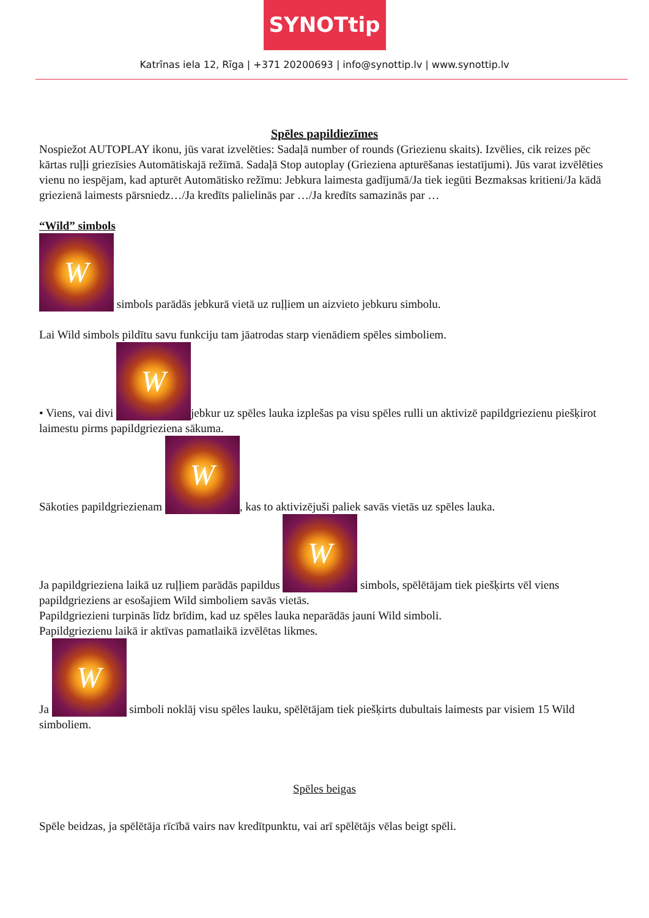SYNOTtip
Katrīnas iela 12, Rīga | +371 20200693 | info@synottip.lv | www.synottip.lv
Spēles papildiezīmes
Nospiežot AUTOPLAY ikonu, jūs varat izvelēties: Sadaļā number of rounds (Griezienu skaits). Izvēlies, cik reizes pēc kārtas ruļļi griezīsies Automātiskajā režīmā. Sadaļā Stop autoplay (Grieziena apturēšanas iestatījumi). Jūs varat izvēlēties vienu no iespējam, kad apturēt Automātisko režīmu: Jebkura laimesta gadījumā/Ja tiek iegūti Bezmaksas kritieni/Ja kādā griezienā laimests pārsniedz…/Ja kredīts palielinās par …/Ja kredīts samazinās par …
“Wild” simbols
W simbols parādās jebkurā vietā uz ruļļiem un aizvieto jebkuru simbolu.
Lai Wild simbols pildītu savu funkciju tam jāatrodas starp vienādiem spēles simboliem.
• Viens, vai divi W jebkur uz spēles lauka izplešas pa visu spēles rulli un aktivizē papildgriezienu piešķirot laimestu pirms papildgrieziena sākuma.
Sākoties papildgriezienam W, kas to aktivizējuši paliek savās vietās uz spēles lauka.
Ja papildgrieziena laikā uz ruļļiem parādās papildus W simbols, spēlētājam tiek piešķirts vēl viens papildgrieziens ar esošajiem Wild simboliem savās vietās.
Papildgriezieni turpinās līdz brīdim, kad uz spēles lauka neparādās jauni Wild simboli.
Papildgriezienu laikā ir aktīvas pamatlaikā izvēlētas likmes.
Ja W simboli noklāj visu spēles lauku, spēlētājam tiek piešķirts dubultais laimests par visiem 15 Wild simboliem.
Spēles beigas
Spēle beidzas, ja spēlētāja rīcībā vairs nav kredītpunktu, vai arī spēlētājs vēlas beigt spēli.